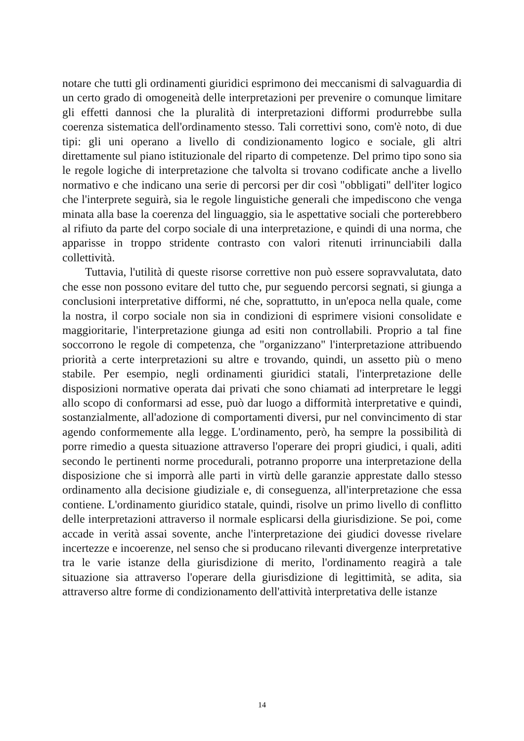notare che tutti gli ordinamenti giuridici esprimono dei meccanismi di salvaguardia di un certo grado di omogeneità delle interpretazioni per prevenire o comunque limitare gli effetti dannosi che la pluralità di interpretazioni difformi produrrebbe sulla coerenza sistematica dell'ordinamento stesso. Tali correttivi sono, com'è noto, di due tipi: gli uni operano a livello di condizionamento logico e sociale, gli altri direttamente sul piano istituzionale del riparto di competenze. Del primo tipo sono sia le regole logiche di interpretazione che talvolta si trovano codificate anche a livello normativo e che indicano una serie di percorsi per dir così "obbligati" dell'iter logico che l'interprete seguirà, sia le regole linguistiche generali che impediscono che venga minata alla base la coerenza del linguaggio, sia le aspettative sociali che porterebbero al rifiuto da parte del corpo sociale di una interpretazione, e quindi di una norma, che apparisse in troppo stridente contrasto con valori ritenuti irrinunciabili dalla collettività.
Tuttavia, l'utilità di queste risorse correttive non può essere sopravvalutata, dato che esse non possono evitare del tutto che, pur seguendo percorsi segnati, si giunga a conclusioni interpretative difformi, né che, soprattutto, in un'epoca nella quale, come la nostra, il corpo sociale non sia in condizioni di esprimere visioni consolidate e maggioritarie, l'interpretazione giunga ad esiti non controllabili. Proprio a tal fine soccorrono le regole di competenza, che "organizzano" l'interpretazione attribuendo priorità a certe interpretazioni su altre e trovando, quindi, un assetto più o meno stabile. Per esempio, negli ordinamenti giuridici statali, l'interpretazione delle disposizioni normative operata dai privati che sono chiamati ad interpretare le leggi allo scopo di conformarsi ad esse, può dar luogo a difformità interpretative e quindi, sostanzialmente, all'adozione di comportamenti diversi, pur nel convincimento di star agendo conformemente alla legge. L'ordinamento, però, ha sempre la possibilità di porre rimedio a questa situazione attraverso l'operare dei propri giudici, i quali, aditi secondo le pertinenti norme procedurali, potranno proporre una interpretazione della disposizione che si imporrà alle parti in virtù delle garanzie apprestate dallo stesso ordinamento alla decisione giudiziale e, di conseguenza, all'interpretazione che essa contiene. L'ordinamento giuridico statale, quindi, risolve un primo livello di conflitto delle interpretazioni attraverso il normale esplicarsi della giurisdizione. Se poi, come accade in verità assai sovente, anche l'interpretazione dei giudici dovesse rivelare incertezze e incoerenze, nel senso che si producano rilevanti divergenze interpretative tra le varie istanze della giurisdizione di merito, l'ordinamento reagirà a tale situazione sia attraverso l'operare della giurisdizione di legittimità, se adita, sia attraverso altre forme di condizionamento dell'attività interpretativa delle istanze
14